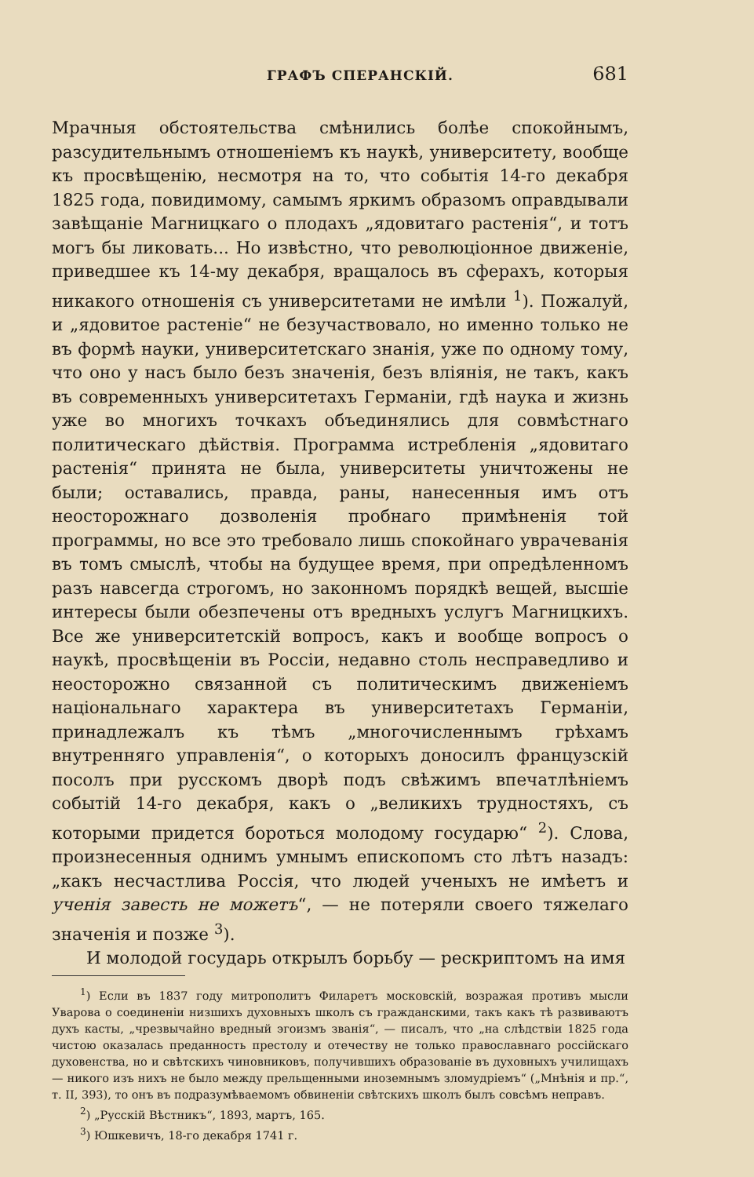ГРАФЪ СПЕРАНСКІЙ. 681
Мрачныя обстоятельства смѣнились болѣе спокойнымъ, разсудительнымъ отношеніемъ къ наукѣ, университету, вообще къ просвѣщенію, несмотря на то, что событія 14-го декабря 1825 года, повидимому, самымъ яркимъ образомъ оправдывали завѣщаніе Магницкаго о плодахъ „ядовитаго растенія“, и тотъ могъ бы ликовать... Но извѣстно, что революціонное движеніе, приведшее къ 14-му декабря, вращалось въ сферахъ, которыя никакого отношенія съ университетами не имѣли <sup>1</sup>). Пожалуй, и „ядовитое растеніе“ не безучаствовало, но именно только не въ формѣ науки, университетскаго знанія, уже по одному тому, что оно у насъ было безъ значенія, безъ вліянія, не такъ, какъ въ современныхъ университетахъ Германіи, гдѣ наука и жизнь уже во многихъ точкахъ объединялись для совмѣстнаго политическаго дѣйствія. Программа истребленія „ядовитаго растенія“ принята не была, университеты уничтожены не были; оставались, правда, раны, нанесенныя имъ отъ неосторожнаго дозволенія пробнаго примѣненія той программы, но все это требовало лишь спокойнаго уврачеванія въ томъ смыслѣ, чтобы на будущее время, при опредѣленномъ разъ навсегда строгомъ, но законномъ порядкѣ вещей, высшіе интересы были обезпечены отъ вредныхъ услугъ Магницкихъ. Все же университетскій вопросъ, какъ и вообще вопросъ о наукѣ, просвѣщеніи въ Россіи, недавно столь несправедливо и неосторожно связанной съ политическимъ движеніемъ національнаго характера въ университетахъ Германіи, принадлежалъ къ тѣмъ „многочисленнымъ грѣхамъ внутренняго управленія“, о которыхъ доносилъ французскій посолъ при русскомъ дворѣ подъ свѣжимъ впечатлѣніемъ событій 14-го декабря, какъ о „великихъ трудностяхъ, съ которыми придется бороться молодому государю“ <sup>2</sup>). Слова, произнесенныя однимъ умнымъ епископомъ сто лѣтъ назадъ: „какъ несчастлива Россія, что людей ученыхъ не имѣетъ и ученія завесть не можетъ“, — не потеряли своего тяжелаго значенія и позже <sup>3</sup>).
И молодой государь открылъ борьбу — рескриптомъ на имя
<sup>1</sup>) Если въ 1837 году митрополитъ Филаретъ московскій, возражая противъ мысли Уварова о соединеніи низшихъ духовныхъ школъ съ гражданскими, такъ какъ тѣ развиваютъ духъ касты, „чрезвычайно вредный эгоизмъ званія“, — писалъ, что „на слѣдствіи 1825 года чистою оказалась преданность престолу и отечеству не только православнаго россійскаго духовенства, но и свѣтскихъ чиновниковъ, получившихъ образованіе въ духовныхъ училищахъ — никого изъ нихъ не было между прельщенными иноземнымъ зломудріемъ“ („Мнѣнія и пр.“, т. II, 393), то онъ въ подразумѣваемомъ обвиненіи свѣтскихъ школъ былъ совсѣмъ неправъ.
<sup>2</sup>) „Русскій Вѣстникъ“, 1893, мартъ, 165.
<sup>3</sup>) Юшкевичъ, 18-го декабря 1741 г.